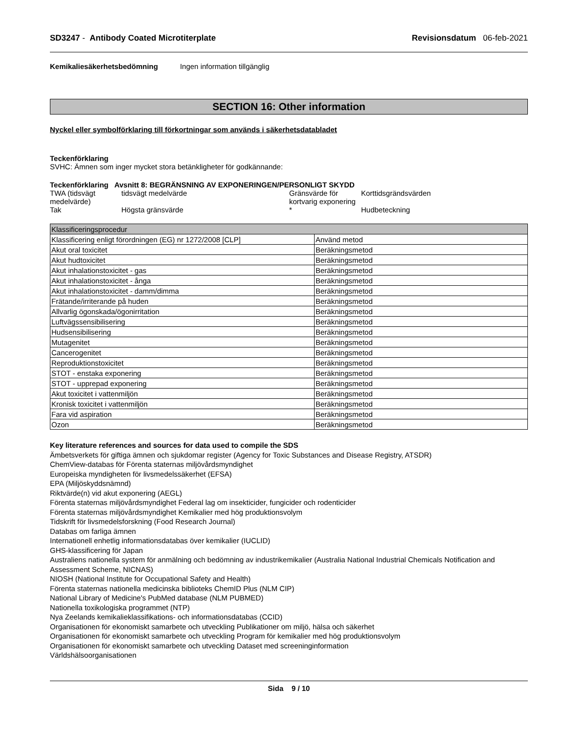SD3247 - Antibody Coated Microtiterplate
Revisionsdatum 06-feb-2021
Kemikaliesäkerhetsbedömning Ingen information tillgänglig
SECTION 16: Other information
Nyckel eller symbolförklaring till förkortningar som används i säkerhetsdatabladet
Teckenförklaring
SVHC: Ämnen som inger mycket stora betänkligheter för godkännande:
Teckenförklaring Avsnitt 8: BEGRÄNSNING AV EXPONERINGEN/PERSONLIGT SKYDD
| TWA (tidsvägt medelvärde) | tidsvägt medelvärde | Gränsvärde för kortvarig exponering | Korttidsgrändsvärden |
| Tak | Högsta gränsvärde | * | Hudbeteckning |
| Klassificeringsprocedur | |
| Klassificering enligt förordningen (EG) nr 1272/2008 [CLP] | Använd metod |
| Akut oral toxicitet | Beräkningsmetod |
| Akut hudtoxicitet | Beräkningsmetod |
| Akut inhalationstoxicitet - gas | Beräkningsmetod |
| Akut inhalationstoxicitet - ånga | Beräkningsmetod |
| Akut inhalationstoxicitet - damm/dimma | Beräkningsmetod |
| Frätande/irriterande på huden | Beräkningsmetod |
| Allvarlig ögonskada/ögonirritation | Beräkningsmetod |
| Luftvägssensibilisering | Beräkningsmetod |
| Hudsensibilisering | Beräkningsmetod |
| Mutagenitet | Beräkningsmetod |
| Cancerogenitet | Beräkningsmetod |
| Reproduktionstoxicitet | Beräkningsmetod |
| STOT - enstaka exponering | Beräkningsmetod |
| STOT - upprepad exponering | Beräkningsmetod |
| Akut toxicitet i vattenmiljön | Beräkningsmetod |
| Kronisk toxicitet i vattenmiljön | Beräkningsmetod |
| Fara vid aspiration | Beräkningsmetod |
| Ozon | Beräkningsmetod |
Key literature references and sources for data used to compile the SDS
Ämbetsverkets för giftiga ämnen och sjukdomar register (Agency for Toxic Substances and Disease Registry, ATSDR)
ChemView-databas för Förenta staternas miljövårdsmyndighet
Europeiska myndigheten för livsmedelssäkerhet (EFSA)
EPA (Miljöskyddsnämnd)
Riktvärde(n) vid akut exponering (AEGL)
Förenta staternas miljövårdsmyndighet Federal lag om insekticider, fungicider och rodenticider
Förenta staternas miljövårdsmyndighet Kemikalier med hög produktionsvolym
Tidskrift för livsmedelsforskning (Food Research Journal)
Databas om farliga ämnen
Internationell enhetlig informationsdatabas över kemikalier (IUCLID)
GHS-klassificering för Japan
Australiens nationella system för anmälning och bedömning av industrikemikalier (Australia National Industrial Chemicals Notification and Assessment Scheme, NICNAS)
NIOSH (National Institute for Occupational Safety and Health)
Förenta staternas nationella medicinska biblioteks ChemID Plus (NLM CIP)
National Library of Medicine's PubMed database (NLM PUBMED)
Nationella toxikologiska programmet (NTP)
Nya Zeelands kemikalieklassifikations- och informationsdatabas (CCID)
Organisationen för ekonomiskt samarbete och utveckling Publikationer om miljö, hälsa och säkerhet
Organisationen för ekonomiskt samarbete och utveckling Program för kemikalier med hög produktionsvolym
Organisationen för ekonomiskt samarbete och utveckling Dataset med screeninginformation
Världshälsoorganisationen
Sida 9 / 10